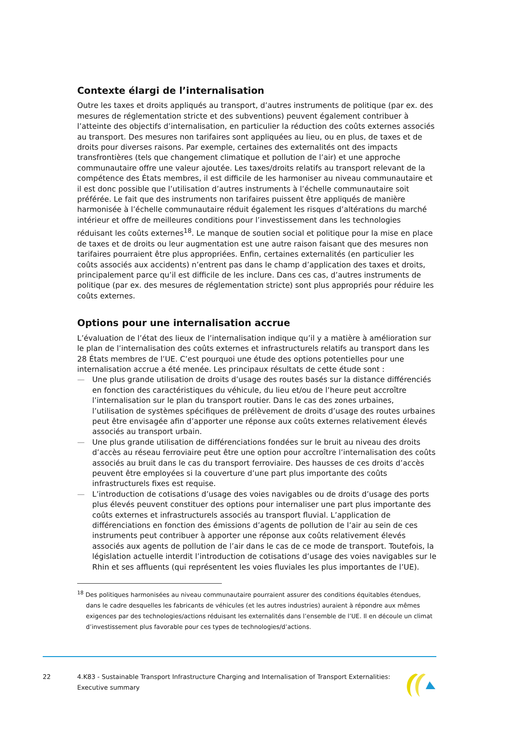Contexte élargi de l’internalisation
Outre les taxes et droits appliqués au transport, d’autres instruments de politique (par ex. des mesures de réglementation stricte et des subventions) peuvent également contribuer à l’atteinte des objectifs d’internalisation, en particulier la réduction des coûts externes associés au transport. Des mesures non tarifaires sont appliquées au lieu, ou en plus, de taxes et de droits pour diverses raisons. Par exemple, certaines des externalités ont des impacts transfrontières (tels que changement climatique et pollution de l’air) et une approche communautaire offre une valeur ajoutée. Les taxes/droits relatifs au transport relevant de la compétence des États membres, il est difficile de les harmoniser au niveau communautaire et il est donc possible que l’utilisation d’autres instruments à l’échelle communautaire soit préférée. Le fait que des instruments non tarifaires puissent être appliqués de manière harmonisée à l’échelle communautaire réduit également les risques d’altérations du marché intérieur et offre de meilleures conditions pour l’investissement dans les technologies réduisant les coûts externes<sup>18</sup>. Le manque de soutien social et politique pour la mise en place de taxes et de droits ou leur augmentation est une autre raison faisant que des mesures non tarifaires pourraient être plus appropriées. Enfin, certaines externalités (en particulier les coûts associés aux accidents) n’entrent pas dans le champ d’application des taxes et droits, principalement parce qu’il est difficile de les inclure. Dans ces cas, d’autres instruments de politique (par ex. des mesures de réglementation stricte) sont plus appropriés pour réduire les coûts externes.
Options pour une internalisation accrue
L’évaluation de l’état des lieux de l’internalisation indique qu’il y a matière à amélioration sur le plan de l’internalisation des coûts externes et infrastructurels relatifs au transport dans les 28 États membres de l’UE. C’est pourquoi une étude des options potentielles pour une internalisation accrue a été menée. Les principaux résultats de cette étude sont :
— Une plus grande utilisation de droits d’usage des routes basés sur la distance différenciés en fonction des caractéristiques du véhicule, du lieu et/ou de l’heure peut accroître l’internalisation sur le plan du transport routier. Dans le cas des zones urbaines, l’utilisation de systèmes spécifiques de prélèvement de droits d’usage des routes urbaines peut être envisagée afin d’apporter une réponse aux coûts externes relativement élevés associés au transport urbain.
— Une plus grande utilisation de différenciations fondées sur le bruit au niveau des droits d’accès au réseau ferroviaire peut être une option pour accroître l’internalisation des coûts associés au bruit dans le cas du transport ferroviaire. Des hausses de ces droits d’accès peuvent être employées si la couverture d’une part plus importante des coûts infrastructurels fixes est requise.
— L’introduction de cotisations d’usage des voies navigables ou de droits d’usage des ports plus élevés peuvent constituer des options pour internaliser une part plus importante des coûts externes et infrastructurels associés au transport fluvial. L’application de différenciations en fonction des émissions d’agents de pollution de l’air au sein de ces instruments peut contribuer à apporter une réponse aux coûts relativement élevés associés aux agents de pollution de l’air dans le cas de ce mode de transport. Toutefois, la législation actuelle interdit l’introduction de cotisations d’usage des voies navigables sur le Rhin et ses affluents (qui représentent les voies fluviales les plus importantes de l’UE).
<sup>18</sup> Des politiques harmonisées au niveau communautaire pourraient assurer des conditions équitables étendues, dans le cadre desquelles les fabricants de véhicules (et les autres industries) auraient à répondre aux mêmes exigences par des technologies/actions réduisant les externalités dans l’ensemble de l’UE. Il en découle un climat d’investissement plus favorable pour ces types de technologies/d’actions.
22 4.K83 - Sustainable Transport Infrastructure Charging and Internalisation of Transport Externalities:
Executive summary